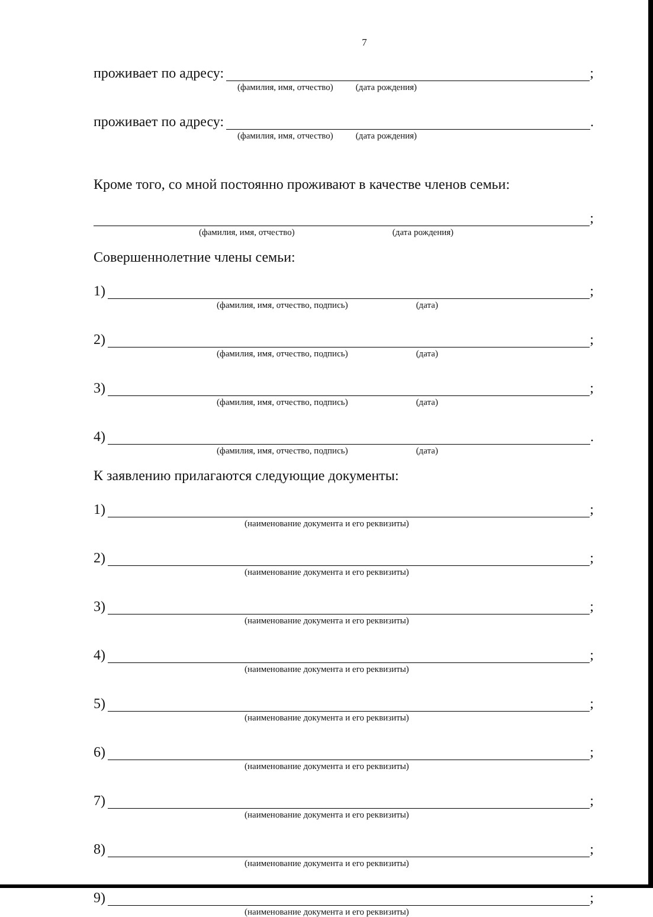7
проживает по адресу: ;
(фамилия, имя, отчество) (дата рождения)
проживает по адресу: .
(фамилия, имя, отчество) (дата рождения)
Кроме того, со мной постоянно проживают в качестве членов семьи:
;
(фамилия, имя, отчество) (дата рождения)
Совершеннолетние члены семьи:
1) ;
(фамилия, имя, отчество, подпись) (дата)
2) ;
(фамилия, имя, отчество, подпись) (дата)
3) ;
(фамилия, имя, отчество, подпись) (дата)
4) .
(фамилия, имя, отчество, подпись) (дата)
К заявлению прилагаются следующие документы:
1) ;
(наименование документа и его реквизиты)
2) ;
(наименование документа и его реквизиты)
3) ;
(наименование документа и его реквизиты)
4) ;
(наименование документа и его реквизиты)
5) ;
(наименование документа и его реквизиты)
6) ;
(наименование документа и его реквизиты)
7) ;
(наименование документа и его реквизиты)
8) ;
(наименование документа и его реквизиты)
9) ;
(наименование документа и его реквизиты)